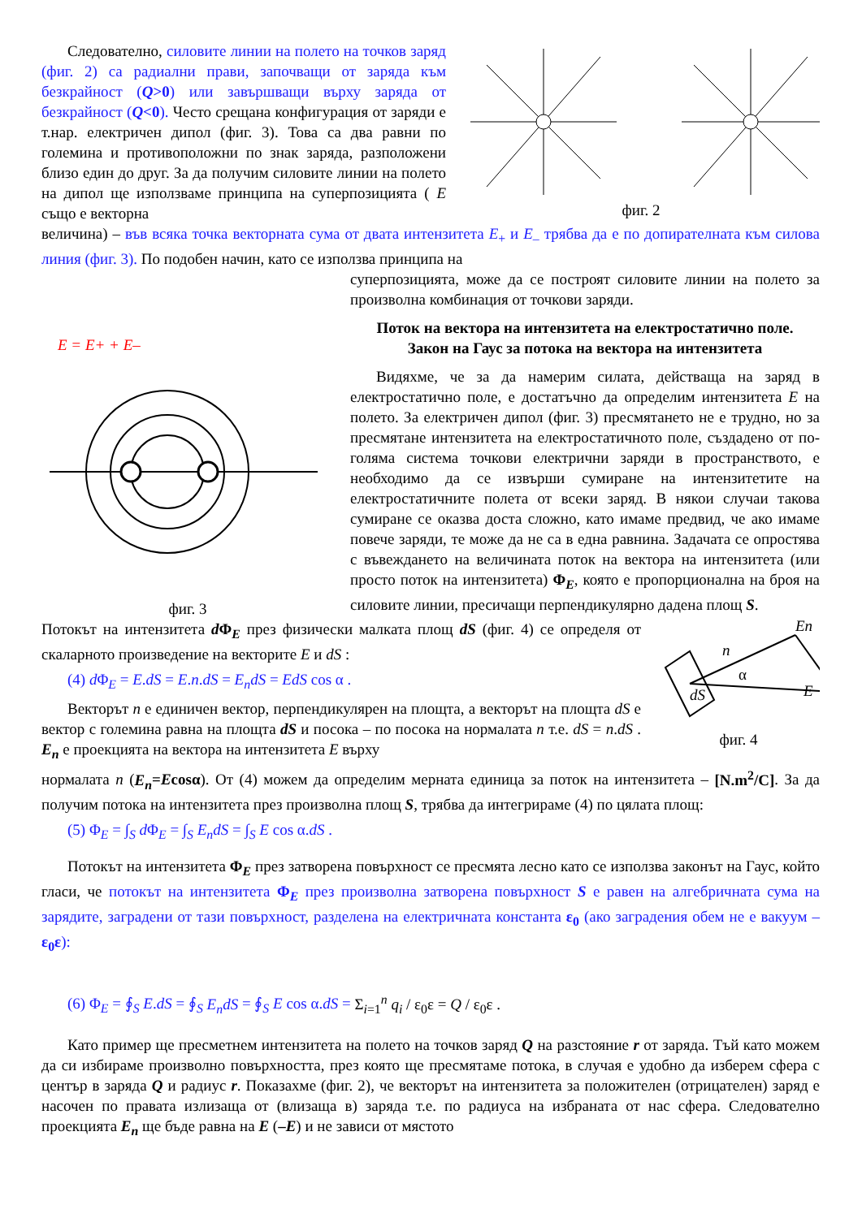Следователно, силовите линии на полето на точков заряд (фиг. 2) са радиални прави, започващи от заряда към безкрайност (Q>0) или завършващи върху заряда от безкрайност (Q<0). Често срещана конфигурация от заряди е т.нар. електричен дипол (фиг. 3). Това са два равни по големина и противоположни по знак заряда, разположени близо един до друг. За да получим силовите линии на полето на дипол ще използваме принципа на суперпозицията ( E също е векторна
фиг. 2
величина) – във всяка точка векторната сума от двата интензитета E<sub>+</sub> и E<sub>–</sub> трябва да е по допирателната към силова линия (фиг. 3). По подобен начин, като се използва принципа на
E = E+ + E–
фиг. 3
суперпозицията, може да се построят силовите линии на полето за произволна комбинация от точкови заряди.
Поток на вектора на интензитета на електростатично поле.
Закон на Гаус за потока на вектора на интензитета
Видяхме, че за да намерим силата, действаща на заряд в електростатично поле, е достатъчно да определим интензитета E на полето. За електричен дипол (фиг. 3) пресмятането не е трудно, но за пресмятане интензитета на електростатичното поле, създадено от по-голяма система точкови електрични заряди в пространството, е необходимо да се извърши сумиране на интензитетите на електростатичните полета от всеки заряд. В някои случаи такова сумиране се оказва доста сложно, като имаме предвид, че ако имаме повече заряди, те може да не са в една равнина. Задачата се опростява с въвеждането на величината поток на вектора на интензитета (или просто поток на интензитета) Φ<sub>E</sub>, която е пропорционална на броя на силовите линии, пресичащи перпендикулярно дадена площ S.
Потокът на интензитета d Φ<sub>E</sub> през физически малката площ dS (фиг. 4) се определя от скаларното произведение на векторите E и dS :
(4) d Φ<sub>E</sub> = E.dS = E.n.dS = E<sub>n</sub>dS = EdS cos α .
Векторът n е единичен вектор, перпендикулярен на площта, а векторът на площта dS е вектор с големина равна на площта dS и посока – по посока на нормалата n т.е. dS = n.dS . E<sub>n</sub> е проекцията на вектора на интензитета E върху
E
En
n
dS
α
фиг. 4
нормалата n (E<sub>n</sub>=Ecosα). От (4) можем да определим мерната единица за поток на интензитета – [N.m<sup>2</sup>/C]. За да получим потока на интензитета през произволна площ S, трябва да интегрираме (4) по цялата площ:
(5) Φ<sub>E</sub> = ∫<sub>S</sub> d Φ<sub>E</sub> = ∫<sub>S</sub> E<sub>n</sub>dS = ∫<sub>S</sub> E cos α.dS .
Потокът на интензитета Φ<sub>E</sub> през затворена повърхност се пресмята лесно като се използва законът на Гаус, който гласи, че потокът на интензитета Φ<sub>E</sub> през произволна затворена повърхност S е равен на алгебричната сума на зарядите, заградени от тази повърхност, разделена на електричната константа ε<sub>0</sub> (ако заградения обем не е вакуум – ε<sub>0</sub>ε):
(6) Φ<sub>E</sub> = ∮<sub>S</sub> E.dS = ∮<sub>S</sub> E<sub>n</sub>dS = ∮<sub>S</sub> E cos α.dS = Σ<sub>i=1</sub><sup>n</sup> q<sub>i</sub> / ε<sub>0</sub>ε = Q / ε<sub>0</sub>ε .
Като пример ще пресметнем интензитета на полето на точков заряд Q на разстояние r от заряда. Тъй като можем да си избираме произволно повърхността, през която ще пресмятаме потока, в случая е удобно да изберем сфера с център в заряда Q и радиус r. Показахме (фиг. 2), че векторът на интензитета за положителен (отрицателен) заряд е насочен по правата излизаща от (влизаща в) заряда т.е. по радиуса на избраната от нас сфера. Следователно проекцията E<sub>n</sub> ще бъде равна на E (–E) и не зависи от мястото